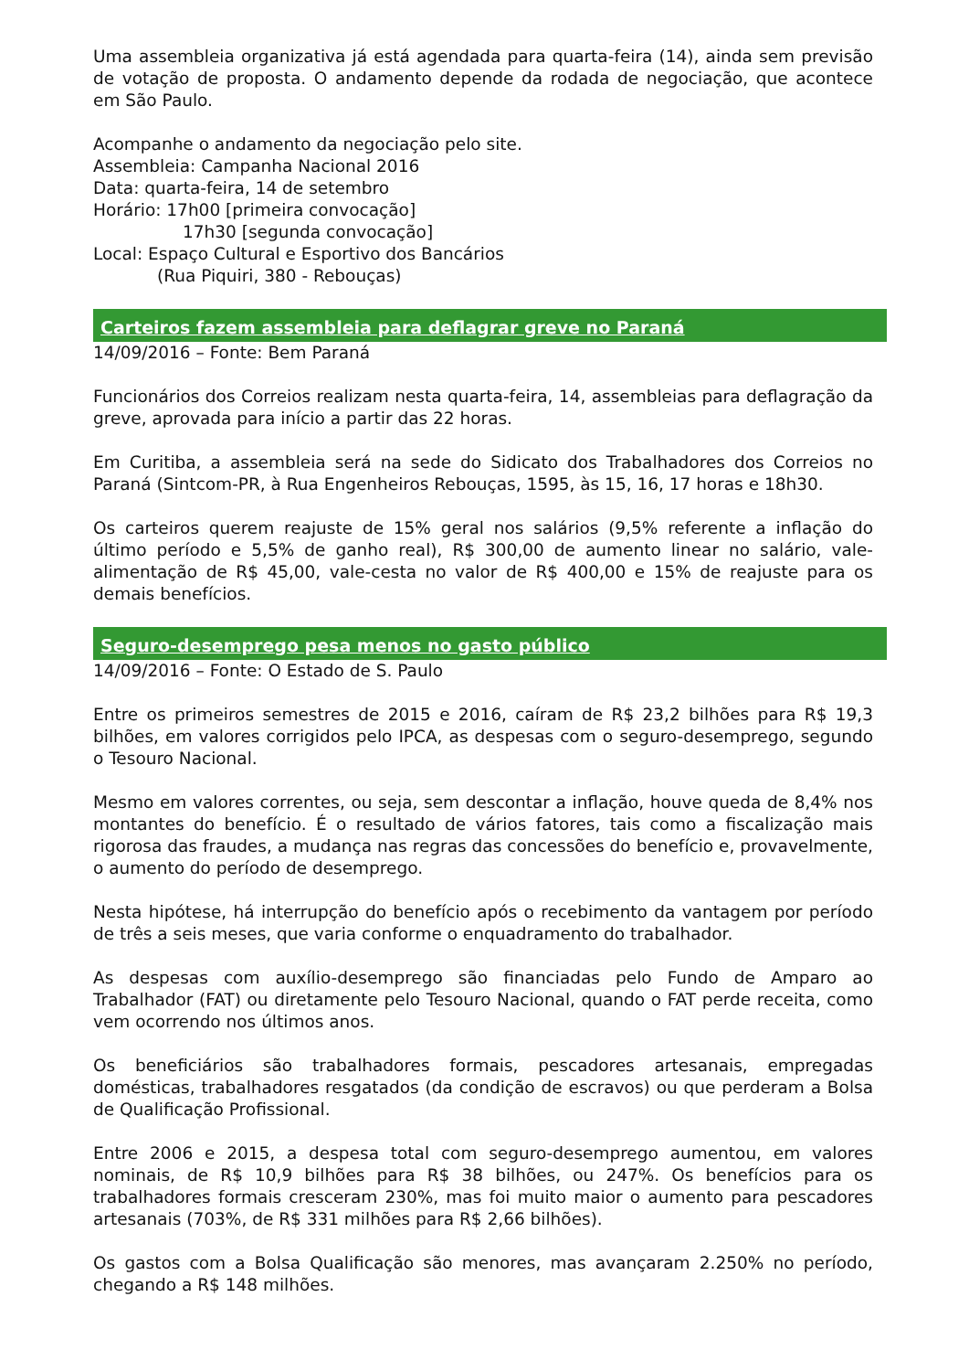Uma assembleia organizativa já está agendada para quarta-feira (14), ainda sem previsão de votação de proposta. O andamento depende da rodada de negociação, que acontece em São Paulo.
Acompanhe o andamento da negociação pelo site.
Assembleia: Campanha Nacional 2016
Data: quarta-feira, 14 de setembro
Horário: 17h00 [primeira convocação]
17h30 [segunda convocação]
Local: Espaço Cultural e Esportivo dos Bancários
(Rua Piquiri, 380 - Rebouças)
Carteiros fazem assembleia para deflagrar greve no Paraná
14/09/2016 – Fonte: Bem Paraná
Funcionários dos Correios realizam nesta quarta-feira, 14, assembleias para deflagração da greve, aprovada para início a partir das 22 horas.
Em Curitiba, a assembleia será na sede do Sidicato dos Trabalhadores dos Correios no Paraná (Sintcom-PR, à Rua Engenheiros Rebouças, 1595, às 15, 16, 17 horas e 18h30.
Os carteiros querem reajuste de 15% geral nos salários (9,5% referente a inflação do último período e 5,5% de ganho real), R$ 300,00 de aumento linear no salário, vale-alimentação de R$ 45,00, vale-cesta no valor de R$ 400,00 e 15% de reajuste para os demais benefícios.
Seguro-desemprego pesa menos no gasto público
14/09/2016 – Fonte: O Estado de S. Paulo
Entre os primeiros semestres de 2015 e 2016, caíram de R$ 23,2 bilhões para R$ 19,3 bilhões, em valores corrigidos pelo IPCA, as despesas com o seguro-desemprego, segundo o Tesouro Nacional.
Mesmo em valores correntes, ou seja, sem descontar a inflação, houve queda de 8,4% nos montantes do benefício. É o resultado de vários fatores, tais como a fiscalização mais rigorosa das fraudes, a mudança nas regras das concessões do benefício e, provavelmente, o aumento do período de desemprego.
Nesta hipótese, há interrupção do benefício após o recebimento da vantagem por período de três a seis meses, que varia conforme o enquadramento do trabalhador.
As despesas com auxílio-desemprego são financiadas pelo Fundo de Amparo ao Trabalhador (FAT) ou diretamente pelo Tesouro Nacional, quando o FAT perde receita, como vem ocorrendo nos últimos anos.
Os beneficiários são trabalhadores formais, pescadores artesanais, empregadas domésticas, trabalhadores resgatados (da condição de escravos) ou que perderam a Bolsa de Qualificação Profissional.
Entre 2006 e 2015, a despesa total com seguro-desemprego aumentou, em valores nominais, de R$ 10,9 bilhões para R$ 38 bilhões, ou 247%. Os benefícios para os trabalhadores formais cresceram 230%, mas foi muito maior o aumento para pescadores artesanais (703%, de R$ 331 milhões para R$ 2,66 bilhões).
Os gastos com a Bolsa Qualificação são menores, mas avançaram 2.250% no período, chegando a R$ 148 milhões.